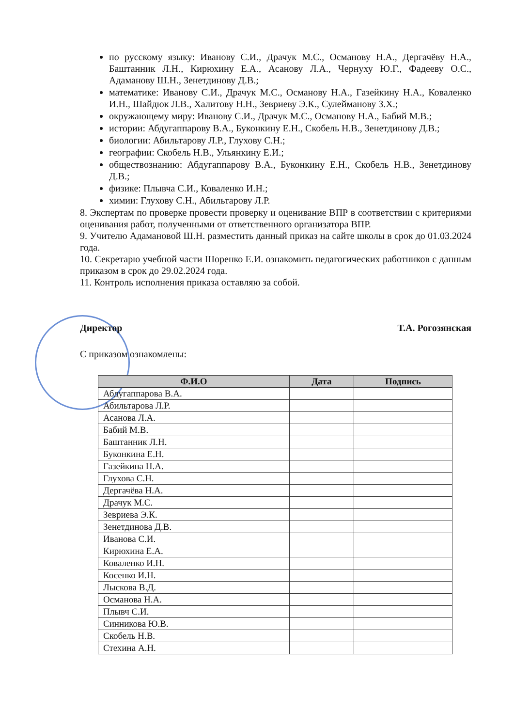по русскому языку: Иванову С.И., Драчук М.С., Османову Н.А., Дергачёву Н.А., Баштанник Л.Н., Кирюхину Е.А., Асанову Л.А., Чернуху Ю.Г., Фадееву О.С., Адаманову Ш.Н., Зенетдинову Д.В.;
математике: Иванову С.И., Драчук М.С., Османову Н.А., Газейкину Н.А., Коваленко И.Н., Шайдюк Л.В., Халитову Н.Н., Зевриеву Э.К., Сулейманову З.Х.;
окружающему миру: Иванову С.И., Драчук М.С., Османову Н.А., Бабий М.В.;
истории: Абдугаппарову В.А., Буконкину Е.Н., Скобель Н.В., Зенетдинову Д.В.;
биологии: Абильтарову Л.Р., Глухову С.Н.;
географии: Скобель Н.В., Ульянкину Е.И.;
обществознанию: Абдугаппарову В.А., Буконкину Е.Н., Скобель Н.В., Зенетдинову Д.В.;
физике: Плывча С.И., Коваленко И.Н.;
химии: Глухову С.Н., Абильтарову Л.Р.
8. Экспертам по проверке провести проверку и оценивание ВПР в соответствии с критериями оценивания работ, полученными от ответственного организатора ВПР.
9. Учителю Адамановой Ш.Н. разместить данный приказ на сайте школы в срок до 01.03.2024 года.
10. Секретарю учебной части Шоренко Е.И. ознакомить педагогических работников с данным приказом в срок до 29.02.2024 года.
11. Контроль исполнения приказа оставляю за собой.
Директор Т.А. Рогозянская
С приказом ознакомлены:
| Ф.И.О | Дата | Подпись |
| --- | --- | --- |
| Абдугаппарова В.А. | | |
| Абильтарова Л.Р. | | |
| Асанова Л.А. | | |
| Бабий М.В. | | |
| Баштанник Л.Н. | | |
| Буконкина Е.Н. | | |
| Газейкина Н.А. | | |
| Глухова С.Н. | | |
| Дергачёва Н.А. | | |
| Драчук М.С. | | |
| Зевриева Э.К. | | |
| Зенетдинова Д.В. | | |
| Иванова С.И. | | |
| Кирюхина Е.А. | | |
| Коваленко И.Н. | | |
| Косенко И.Н. | | |
| Лыскова В.Д. | | |
| Османова Н.А. | | |
| Плывч С.И. | | |
| Синникова Ю.В. | | |
| Скобель Н.В. | | |
| Стехина А.Н. | | |